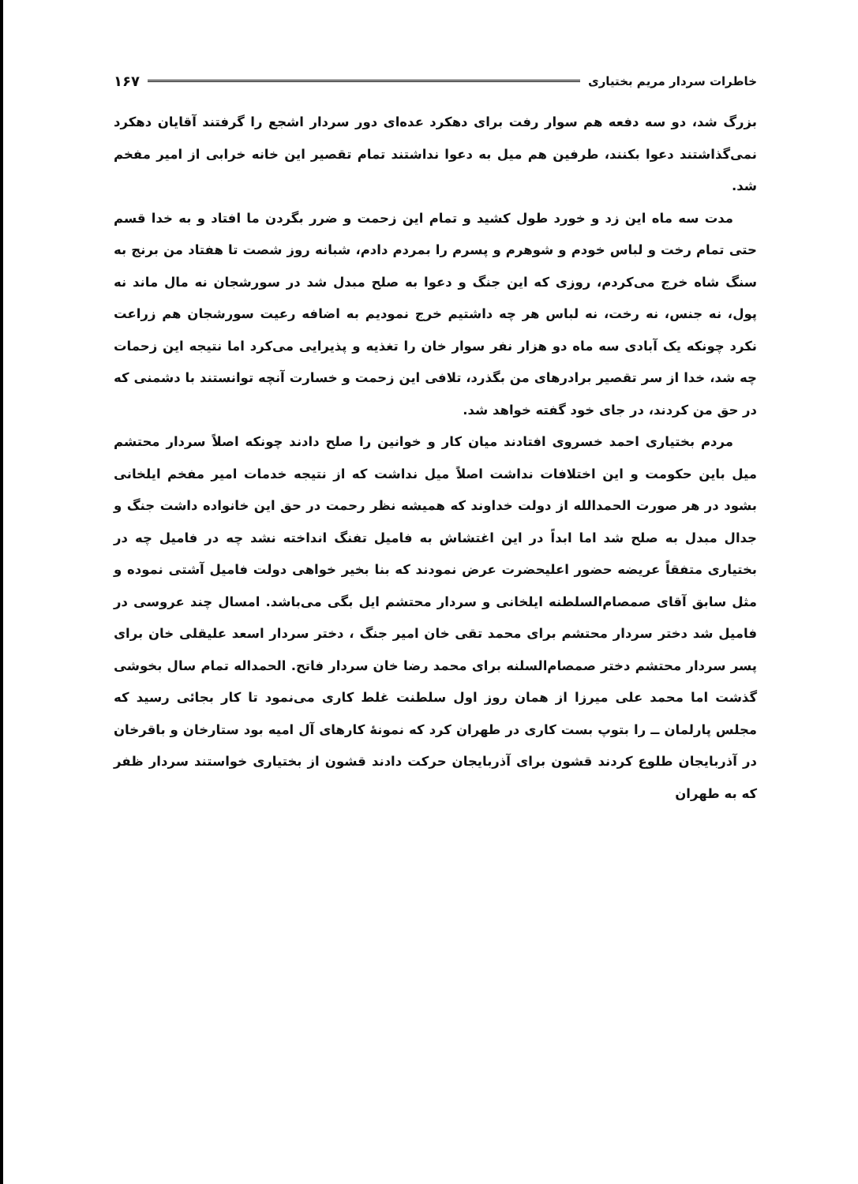خاطرات سردار مریم بختیاری ۱۶۷
بزرگ شد، دو سه دفعه هم سوار رفت برای دهکرد عده‌ای دور سردار اشجع را گرفتند آقایان دهکرد نمی‌گذاشتند دعوا بکنند، طرفین هم میل به دعوا نداشتند تمام تقصیر این خانه خرابی از امیر مفخم شد.
مدت سه ماه این زد و خورد طول کشید و تمام این زحمت و ضرر بگردن ما افتاد و به خدا قسم حتی تمام رخت و لباس خودم و شوهرم و پسرم را بمردم دادم، شبانه روز شصت تا هفتاد من برنج به سنگ شاه خرج می‌کردم، روزی که این جنگ و دعوا به صلح مبدل شد در سورشجان نه مال ماند نه پول، نه جنس، نه رخت، نه لباس هر چه داشتیم خرج نمودیم به اضافه رعیت سورشجان هم زراعت نکرد چونکه یک آبادی سه ماه دو هزار نفر سوار خان را تغذیه و پذیرایی می‌کرد اما نتیجه این زحمات چه شد، خدا از سر تقصیر برادرهای من بگذرد، تلافی این زحمت و خسارت آنچه توانستند با دشمنی که در حق من کردند، در جای خود گفته خواهد شد.
مردم بختیاری احمد خسروی افتادند میان کار و خوانین را صلح دادند چونکه اصلاً سردار محتشم میل باین حکومت و این اختلافات نداشت اصلاً میل نداشت که از نتیجه خدمات امیر مفخم ایلخانی بشود در هر صورت الحمدالله از دولت خداوند که همیشه نظر رحمت در حق این خانواده داشت جنگ و جدال مبدل به صلح شد اما ابداً در این اغتشاش به فامیل تفنگ انداخته نشد چه در فامیل چه در بختیاری متفقاً عریضه حضور اعلیحضرت عرض نمودند که بنا بخیر خواهی دولت فامیل آشتی نموده و مثل سابق آقای صمصام‌السلطنه ایلخانی و سردار محتشم ایل بگی می‌باشد. امسال چند عروسی در فامیل شد دختر سردار محتشم برای محمد تقی خان امیر جنگ ، دختر سردار اسعد علیقلی خان برای پسر سردار محتشم دختر صمصام‌السلنه برای محمد رضا خان سردار فاتح. الحمداله تمام سال بخوشی گذشت اما محمد علی میرزا از همان روز اول سلطنت غلط کاری می‌نمود تا کار بجائی رسید که مجلس پارلمان ــ را بتوپ بست کاری در طهران کرد که نمونهٔ کارهای آل امیه بود ستارخان و باقرخان در آذربایجان طلوع کردند قشون برای آذربایجان حرکت دادند قشون از بختیاری خواستند سردار ظفر که به طهران